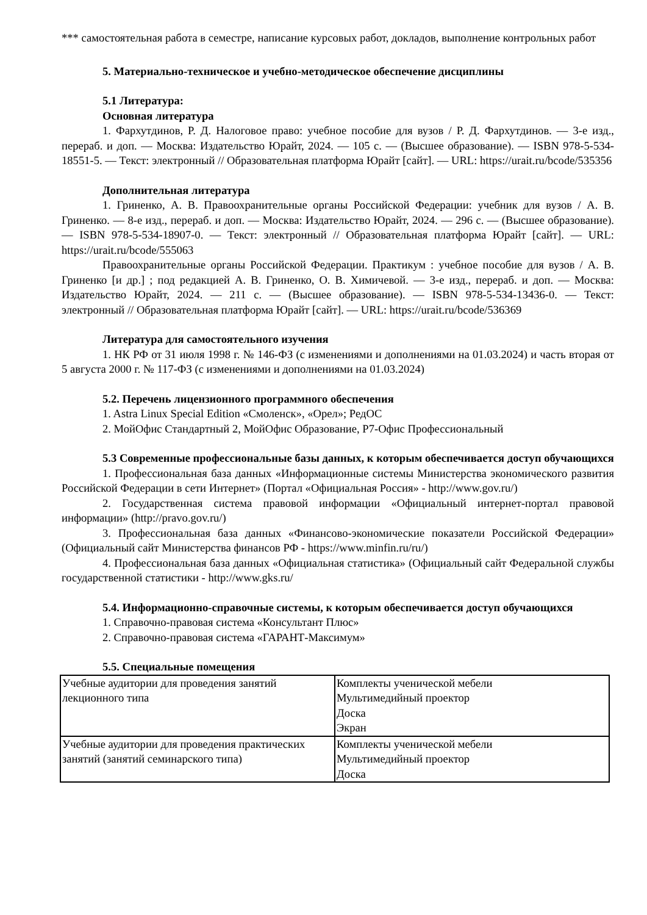*** самостоятельная работа в семестре, написание курсовых работ, докладов, выполнение контрольных работ
5. Материально-техническое и учебно-методическое обеспечение дисциплины
5.1 Литература:
Основная литература
1. Фархутдинов, Р. Д. Налоговое право: учебное пособие для вузов / Р. Д. Фархутдинов. — 3-е изд., перераб. и доп. — Москва: Издательство Юрайт, 2024. — 105 с. — (Высшее образование). — ISBN 978-5-534-18551-5. — Текст: электронный // Образовательная платформа Юрайт [сайт]. — URL: https://urait.ru/bcode/535356
Дополнительная литература
1. Гриненко, А. В. Правоохранительные органы Российской Федерации: учебник для вузов / А. В. Гриненко. — 8-е изд., перераб. и доп. — Москва: Издательство Юрайт, 2024. — 296 с. — (Высшее образование). — ISBN 978-5-534-18907-0. — Текст: электронный // Образовательная платформа Юрайт [сайт]. — URL: https://urait.ru/bcode/555063
Правоохранительные органы Российской Федерации. Практикум : учебное пособие для вузов / А. В. Гриненко [и др.] ; под редакцией А. В. Гриненко, О. В. Химичевой. — 3-е изд., перераб. и доп. — Москва: Издательство Юрайт, 2024. — 211 с. — (Высшее образование). — ISBN 978-5-534-13436-0. — Текст: электронный // Образовательная платформа Юрайт [сайт]. — URL: https://urait.ru/bcode/536369
Литература для самостоятельного изучения
1. НК РФ от 31 июля 1998 г. № 146-ФЗ (с изменениями и дополнениями на 01.03.2024) и часть вторая от 5 августа 2000 г. № 117-ФЗ (с изменениями и дополнениями на 01.03.2024)
5.2. Перечень лицензионного программного обеспечения
1. Astra Linux Special Edition «Смоленск», «Орел»; РедОС
2. МойОфис Стандартный 2, МойОфис Образование, Р7-Офис Профессиональный
5.3 Современные профессиональные базы данных, к которым обеспечивается доступ обучающихся
1. Профессиональная база данных «Информационные системы Министерства экономического развития Российской Федерации в сети Интернет» (Портал «Официальная Россия» - http://www.gov.ru/)
2. Государственная система правовой информации «Официальный интернет-портал правовой информации» (http://pravo.gov.ru/)
3. Профессиональная база данных «Финансово-экономические показатели Российской Федерации» (Официальный сайт Министерства финансов РФ - https://www.minfin.ru/ru/)
4. Профессиональная база данных «Официальная статистика» (Официальный сайт Федеральной службы государственной статистики - http://www.gks.ru/
5.4. Информационно-справочные системы, к которым обеспечивается доступ обучающихся
1. Справочно-правовая система «Консультант Плюс»
2. Справочно-правовая система «ГАРАНТ-Максимум»
5.5. Специальные помещения
| Учебные аудитории для проведения занятий лекционного типа | Комплекты ученической мебели Мультимедийный проектор Доска Экран |
| Учебные аудитории для проведения практических занятий (занятий семинарского типа) | Комплекты ученической мебели Мультимедийный проектор Доска |